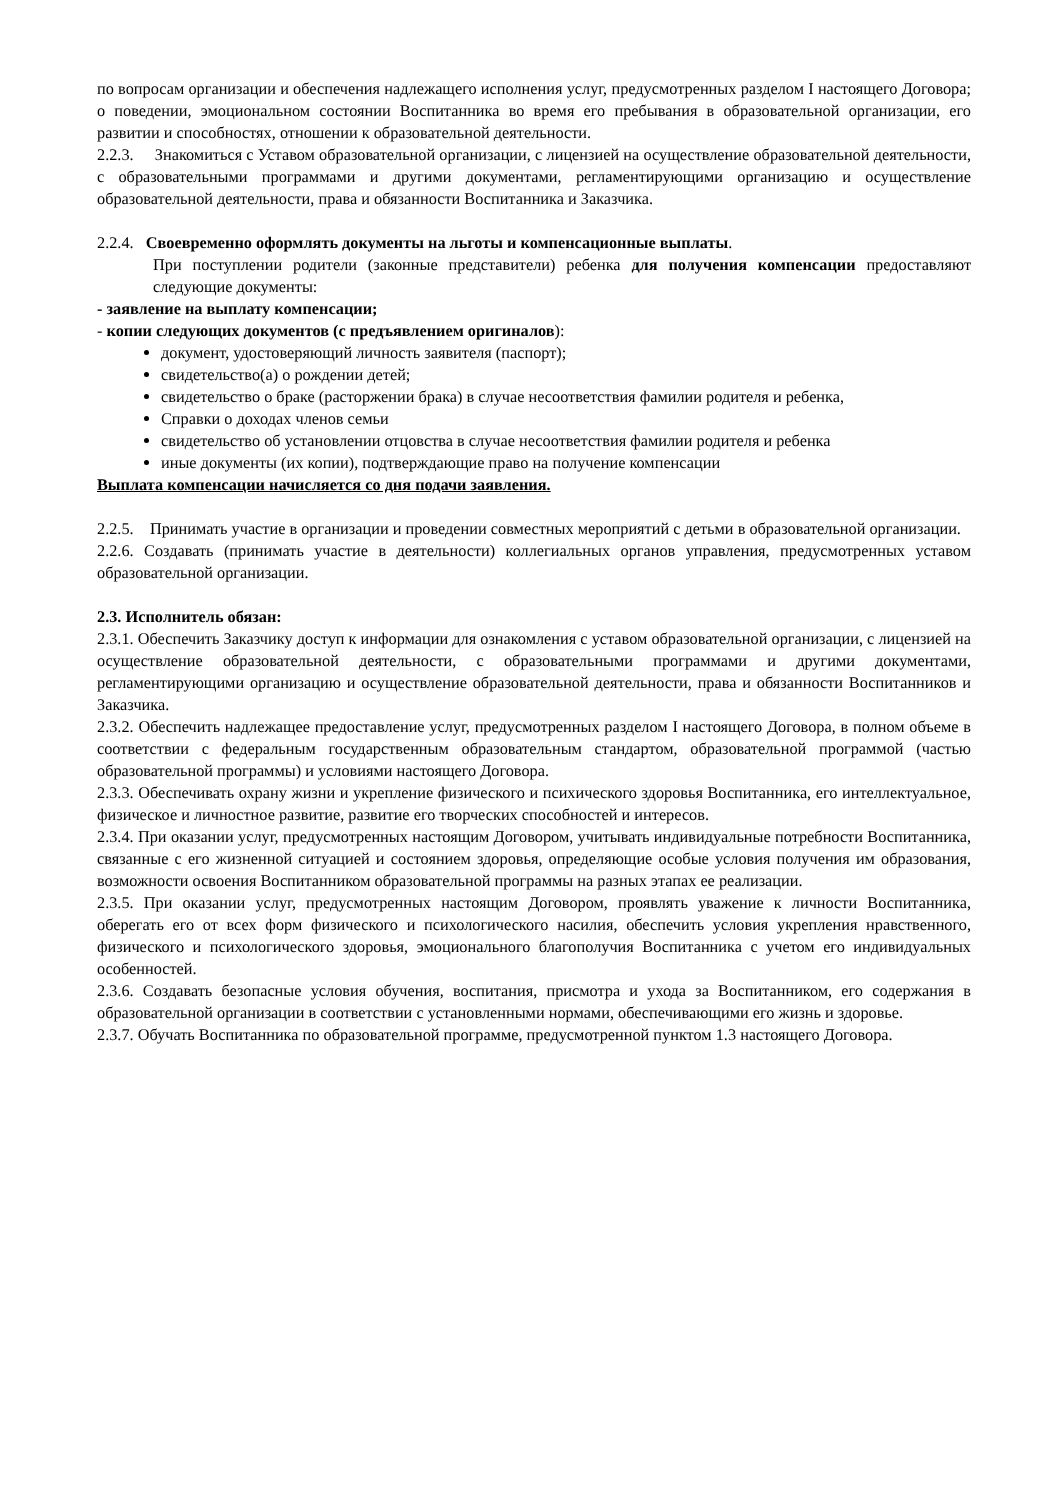по вопросам организации и обеспечения надлежащего исполнения услуг, предусмотренных разделом I настоящего Договора; о поведении, эмоциональном состоянии Воспитанника во время его пребывания в образовательной организации, его развитии и способностях, отношении к образовательной деятельности.
2.2.3. Знакомиться с Уставом образовательной организации, с лицензией на осуществление образовательной деятельности, с образовательными программами и другими документами, регламентирующими организацию и осуществление образовательной деятельности, права и обязанности Воспитанника и Заказчика.
2.2.4. Своевременно оформлять документы на льготы и компенсационные выплаты.
При поступлении родители (законные представители) ребенка для получения компенсации предоставляют следующие документы:
- заявление на выплату компенсации;
- копии следующих документов (с предъявлением оригиналов):
документ, удостоверяющий личность заявителя (паспорт);
свидетельство(а) о рождении детей;
свидетельство о браке (расторжении брака) в случае несоответствия фамилии родителя и ребенка,
Справки о доходах членов семьи
свидетельство об установлении отцовства в случае несоответствия фамилии родителя и ребенка
иные документы (их копии), подтверждающие право на получение компенсации
Выплата компенсации начисляется со дня подачи заявления.
2.2.5. Принимать участие в организации и проведении совместных мероприятий с детьми в образовательной организации.
2.2.6. Создавать (принимать участие в деятельности) коллегиальных органов управления, предусмотренных уставом образовательной организации.
2.3. Исполнитель обязан:
2.3.1. Обеспечить Заказчику доступ к информации для ознакомления с уставом образовательной организации, с лицензией на осуществление образовательной деятельности, с образовательными программами и другими документами, регламентирующими организацию и осуществление образовательной деятельности, права и обязанности Воспитанников и Заказчика.
2.3.2. Обеспечить надлежащее предоставление услуг, предусмотренных разделом I настоящего Договора, в полном объеме в соответствии с федеральным государственным образовательным стандартом, образовательной программой (частью образовательной программы) и условиями настоящего Договора.
2.3.3. Обеспечивать охрану жизни и укрепление физического и психического здоровья Воспитанника, его интеллектуальное, физическое и личностное развитие, развитие его творческих способностей и интересов.
2.3.4. При оказании услуг, предусмотренных настоящим Договором, учитывать индивидуальные потребности Воспитанника, связанные с его жизненной ситуацией и состоянием здоровья, определяющие особые условия получения им образования, возможности освоения Воспитанником образовательной программы на разных этапах ее реализации.
2.3.5. При оказании услуг, предусмотренных настоящим Договором, проявлять уважение к личности Воспитанника, оберегать его от всех форм физического и психологического насилия, обеспечить условия укрепления нравственного, физического и психологического здоровья, эмоционального благополучия Воспитанника с учетом его индивидуальных особенностей.
2.3.6. Создавать безопасные условия обучения, воспитания, присмотра и ухода за Воспитанником, его содержания в образовательной организации в соответствии с установленными нормами, обеспечивающими его жизнь и здоровье.
2.3.7. Обучать Воспитанника по образовательной программе, предусмотренной пунктом 1.3 настоящего Договора.